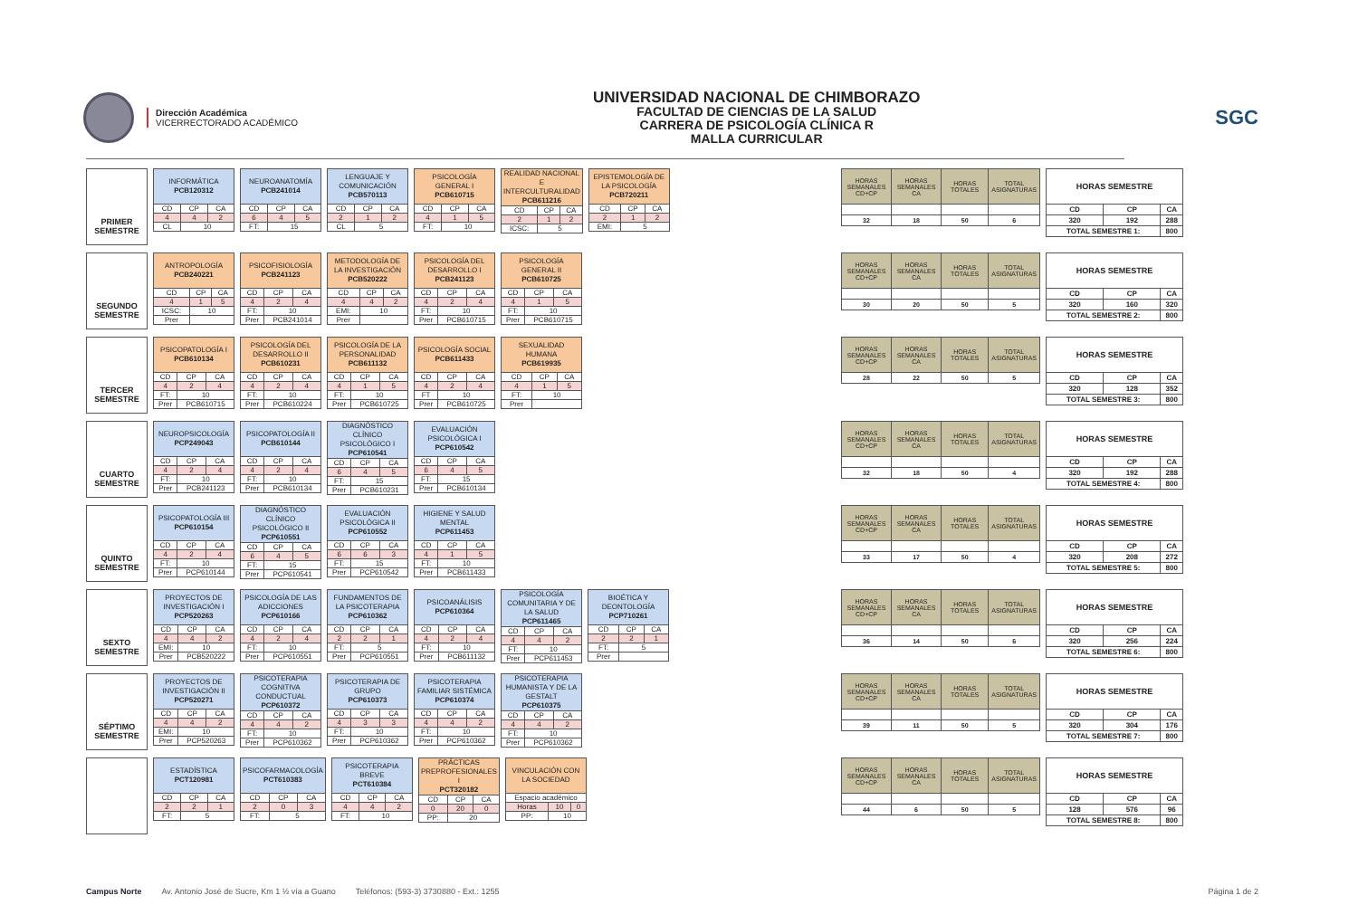Dirección Académica
VICERRECTORADO ACADÉMICO
UNIVERSIDAD NACIONAL DE CHIMBORAZO
FACULTAD DE CIENCIAS DE LA SALUD
CARRERA DE PSICOLOGÍA CLÍNICA R
MALLA CURRICULAR
SGC
PRIMER
SEMESTRE
| INFORMÁTICA PCB120312 | | |
| CD | CP | CA |
| 4 | 4 | 2 |
| CL | 10 | |
| NEUROANATOMÍA PCB241014 | | |
| CD | CP | CA |
| 6 | 4 | 5 |
| FT: | 15 | |
| LENGUAJE Y COMUNICACIÓN PCB570113 | | |
| CD | CP | CA |
| 2 | 1 | 2 |
| CL | 5 | |
| PSICOLOGÍA GENERAL I PCB610715 | | |
| CD | CP | CA |
| 4 | 1 | 5 |
| FT: | 10 | |
| REALIDAD NACIONAL E INTERCULTURALIDAD PCB611216 | | |
| CD | CP | CA |
| 2 | 1 | 2 |
| ICSC: | 5 | |
| EPISTEMOLOGÍA DE LA PSICOLOGÍA PCB720211 | | |
| CD | CP | CA |
| 2 | 1 | 2 |
| EMI: | 5 | |
| HORAS SEMANALES CD+CP | HORAS SEMANALES CA | HORAS TOTALES | TOTAL ASIGNATURAS |
| --- | --- | --- | --- |
| 32 | 18 | 50 | 6 |
| HORAS SEMESTRE | | |
| CD | CP | CA |
| 320 | 192 | 288 |
| TOTAL SEMESTRE 1: | | 800 |
SEGUNDO
SEMESTRE
| ANTROPOLOGÍA PCB240221 | | |
| CD | CP | CA |
| 4 | 1 | 5 |
| ICSC: | 10 | |
| Prer | | |
| PSICOFISIOLOGÍA PCB241123 | | |
| CD | CP | CA |
| 4 | 2 | 4 |
| FT: | 10 | |
| Prer | PCB241014 | |
| METODOLOGÍA DE LA INVESTIGACIÓN PCB520222 | | |
| CD | CP | CA |
| 4 | 4 | 2 |
| EMI: | 10 | |
| Prer | | |
| PSICOLOGÍA DEL DESARROLLO I PCB241123 | | |
| CD | CP | CA |
| 4 | 2 | 4 |
| FT: | 10 | |
| Prer | PCB610715 | |
| PSICOLOGÍA GENERAL II PCB610725 | | |
| CD | CP | CA |
| 4 | 1 | 5 |
| FT: | 10 | |
| Prer | PCB610715 | |
| HORAS SEMANALES CD+CP | HORAS SEMANALES CA | HORAS TOTALES | TOTAL ASIGNATURAS |
| --- | --- | --- | --- |
| 30 | 20 | 50 | 5 |
| HORAS SEMESTRE | | |
| CD | CP | CA |
| 320 | 160 | 320 |
| TOTAL SEMESTRE 2: | | 800 |
TERCER
SEMESTRE
| PSICOPATOLOGÍA I PCB610134 | | |
| CD | CP | CA |
| 4 | 2 | 4 |
| FT: | 10 | |
| Prer | PCB610715 | |
| PSICOLOGÍA DEL DESARROLLO II PCB610231 | | |
| CD | CP | CA |
| 4 | 2 | 4 |
| FT: | 10 | |
| Prer | PCB610224 | |
| PSICOLOGÍA DE LA PERSONALIDAD PCB611132 | | |
| CD | CP | CA |
| 4 | 1 | 5 |
| FT: | 10 | |
| Prer | PCB610725 | |
| PSICOLOGÍA SOCIAL PCB611433 | | |
| CD | CP | CA |
| 4 | 2 | 4 |
| FT | 10 | |
| Prer | PCB610725 | |
| SEXUALIDAD HUMANA PCB619935 | | |
| CD | CP | CA |
| 4 | 1 | 5 |
| FT: | 10 | |
| Prer | | |
| HORAS SEMANALES CD+CP | HORAS SEMANALES CA | HORAS TOTALES | TOTAL ASIGNATURAS |
| --- | --- | --- | --- |
| 28 | 22 | 50 | 5 |
| HORAS SEMESTRE | | |
| CD | CP | CA |
| 320 | 128 | 352 |
| TOTAL SEMESTRE 3: | | 800 |
CUARTO
SEMESTRE
| NEUROPSICOLOGÍA PCP249043 | | |
| CD | CP | CA |
| 4 | 2 | 4 |
| FT: | 10 | |
| Prer | PCB241123 | |
| PSICOPATOLOGÍA II PCB610144 | | |
| CD | CP | CA |
| 4 | 2 | 4 |
| FT: | 10 | |
| Prer | PCB610134 | |
| DIAGNÓSTICO CLÍNICO PSICOLÓGICO I PCP610541 | | |
| CD | CP | CA |
| 6 | 4 | 5 |
| FT: | 15 | |
| Prer | PCB610231 | |
| EVALUACIÓN PSICOLÓGICA I PCP610542 | | |
| CD | CP | CA |
| 6 | 4 | 5 |
| FT: | 15 | |
| Prer | PCB610134 | |
| HORAS SEMANALES CD+CP | HORAS SEMANALES CA | HORAS TOTALES | TOTAL ASIGNATURAS |
| --- | --- | --- | --- |
| 32 | 18 | 50 | 4 |
| HORAS SEMESTRE | | |
| CD | CP | CA |
| 320 | 192 | 288 |
| TOTAL SEMESTRE 4: | | 800 |
QUINTO
SEMESTRE
| PSICOPATOLOGÍA III PCP610154 | | |
| CD | CP | CA |
| 4 | 2 | 4 |
| FT: | 10 | |
| Prer | PCP610144 | |
| DIAGNÓSTICO CLÍNICO PSICOLÓGICO II PCP610551 | | |
| CD | CP | CA |
| 6 | 4 | 5 |
| FT: | 15 | |
| Prer | PCP610541 | |
| EVALUACIÓN PSICOLÓGICA II PCP610552 | | |
| CD | CP | CA |
| 6 | 6 | 3 |
| FT: | 15 | |
| Prer | PCP610542 | |
| HIGIENE Y SALUD MENTAL PCP611453 | | |
| CD | CP | CA |
| 4 | 1 | 5 |
| FT: | 10 | |
| Prer | PCB611433 | |
| HORAS SEMANALES CD+CP | HORAS SEMANALES CA | HORAS TOTALES | TOTAL ASIGNATURAS |
| --- | --- | --- | --- |
| 33 | 17 | 50 | 4 |
| HORAS SEMESTRE | | |
| CD | CP | CA |
| 320 | 208 | 272 |
| TOTAL SEMESTRE 5: | | 800 |
SEXTO
SEMESTRE
| PROYECTOS DE INVESTIGACIÓN I PCP520263 | | |
| CD | CP | CA |
| 4 | 4 | 2 |
| EMI: | 10 | |
| Prer | PCB520222 | |
| PSICOLOGÍA DE LAS ADICCIONES PCP610166 | | |
| CD | CP | CA |
| 4 | 2 | 4 |
| FT: | 10 | |
| Prer | PCP610551 | |
| FUNDAMENTOS DE LA PSICOTERAPIA PCP610362 | | |
| CD | CP | CA |
| 2 | 2 | 1 |
| FT: | 5 | |
| Prer | PCP610551 | |
| PSICOANÁLISIS PCP610364 | | |
| CD | CP | CA |
| 4 | 2 | 4 |
| FT: | 10 | |
| Prer | PCB611132 | |
| PSICOLOGÍA COMUNITARIA Y DE LA SALUD PCP611465 | | |
| CD | CP | CA |
| 4 | 4 | 2 |
| FT: | 10 | |
| Prer | PCP611453 | |
| BIOÉTICA Y DEONTOLOGÍA PCP710261 | | |
| CD | CP | CA |
| 2 | 2 | 1 |
| FT: | 5 | |
| Prer | | |
| HORAS SEMANALES CD+CP | HORAS SEMANALES CA | HORAS TOTALES | TOTAL ASIGNATURAS |
| --- | --- | --- | --- |
| 36 | 14 | 50 | 6 |
| HORAS SEMESTRE | | |
| CD | CP | CA |
| 320 | 256 | 224 |
| TOTAL SEMESTRE 6: | | 800 |
SÉPTIMO
SEMESTRE
| PROYECTOS DE INVESTIGACIÓN II PCP520271 | | |
| CD | CP | CA |
| 4 | 4 | 2 |
| EMI: | 10 | |
| Prer | PCP520263 | |
| PSICOTERAPIA COGNITIVA CONDUCTUAL PCP610372 | | |
| CD | CP | CA |
| 4 | 4 | 2 |
| FT: | 10 | |
| Prer | PCP610362 | |
| PSICOTERAPIA DE GRUPO PCP610373 | | |
| CD | CP | CA |
| 4 | 3 | 3 |
| FT: | 10 | |
| Prer | PCP610362 | |
| PSICOTERAPIA FAMILIAR SISTÉMICA PCP610374 | | |
| CD | CP | CA |
| 4 | 4 | 2 |
| FT: | 10 | |
| Prer | PCP610362 | |
| PSICOTERAPIA HUMANISTA Y DE LA GESTALT PCP610375 | | |
| CD | CP | CA |
| 4 | 4 | 2 |
| FT: | 10 | |
| Prer | PCP610362 | |
| HORAS SEMANALES CD+CP | HORAS SEMANALES CA | HORAS TOTALES | TOTAL ASIGNATURAS |
| --- | --- | --- | --- |
| 39 | 11 | 50 | 5 |
| HORAS SEMESTRE | | |
| CD | CP | CA |
| 320 | 304 | 176 |
| TOTAL SEMESTRE 7: | | 800 |
| ESTADÍSTICA PCT120981 | | |
| CD | CP | CA |
| 2 | 2 | 1 |
| FT: | 5 | |
| PSICOFARMACOLOGÍA PCT610383 | | |
| CD | CP | CA |
| 2 | 0 | 3 |
| FT: | 5 | |
| PSICOTERAPIA BREVE PCT610384 | | |
| CD | CP | CA |
| 4 | 4 | 2 |
| FT: | 10 | |
| PRÁCTICAS PREPROFESIONALES I PCT320182 | | |
| CD | CP | CA |
| 0 | 20 | 0 |
| PP: | 20 | |
| VINCULACIÓN CON LA SOCIEDAD | | |
| Espacio académico | | |
| Horas | 10 | 0 |
| PP: | 10 | |
| HORAS SEMANALES CD+CP | HORAS SEMANALES CA | HORAS TOTALES | TOTAL ASIGNATURAS |
| --- | --- | --- | --- |
| 44 | 6 | 50 | 5 |
| HORAS SEMESTRE | | |
| CD | CP | CA |
| 128 | 576 | 96 |
| TOTAL SEMESTRE 8: | | 800 |
Campus Norte Av. Antonio José de Sucre, Km 1 ½ vía a Guano Teléfonos: (593-3) 3730880 - Ext.: 1255 Página 1 de 2